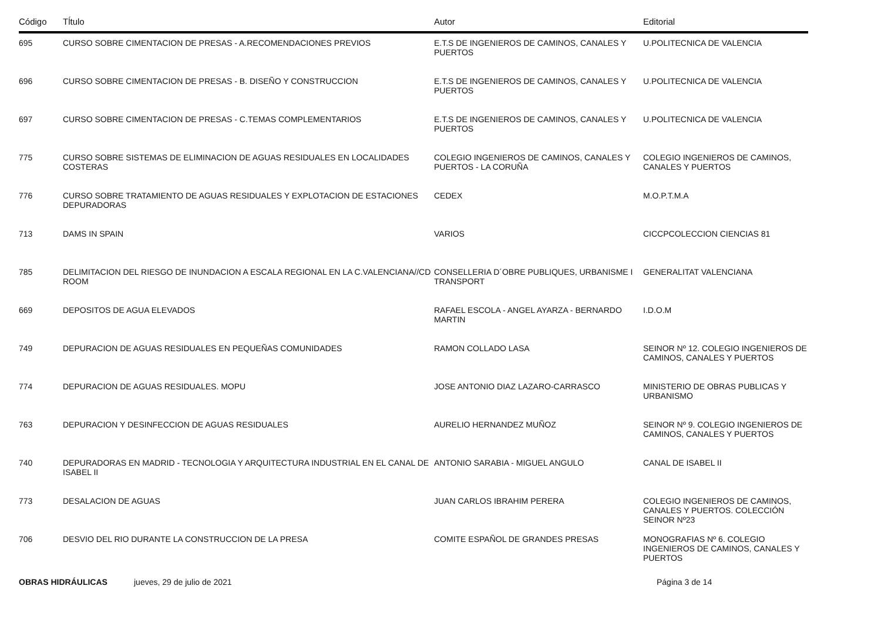| Código | Tĺtulo | Autor | Editorial |
| --- | --- | --- | --- |
| 695 | CURSO SOBRE CIMENTACION DE PRESAS - A.RECOMENDACIONES PREVIOS | E.T.S DE INGENIEROS DE CAMINOS, CANALES Y PUERTOS | U.POLITECNICA DE VALENCIA |
| 696 | CURSO SOBRE CIMENTACION DE PRESAS - B. DISEÑO Y CONSTRUCCION | E.T.S DE INGENIEROS DE CAMINOS, CANALES Y PUERTOS | U.POLITECNICA DE VALENCIA |
| 697 | CURSO SOBRE CIMENTACION DE PRESAS - C.TEMAS COMPLEMENTARIOS | E.T.S DE INGENIEROS DE CAMINOS, CANALES Y PUERTOS | U.POLITECNICA DE VALENCIA |
| 775 | CURSO SOBRE SISTEMAS DE ELIMINACION DE AGUAS RESIDUALES EN LOCALIDADES COSTERAS | COLEGIO INGENIEROS DE CAMINOS, CANALES Y PUERTOS - LA CORUÑA | COLEGIO INGENIEROS DE CAMINOS, CANALES Y PUERTOS |
| 776 | CURSO SOBRE TRATAMIENTO DE AGUAS RESIDUALES Y EXPLOTACION DE ESTACIONES DEPURADORAS | CEDEX | M.O.P.T.M.A |
| 713 | DAMS IN SPAIN | VARIOS | CICCPCOLECCION CIENCIAS 81 |
| 785 | DELIMITACION DEL RIESGO DE INUNDACION A ESCALA REGIONAL EN LA C.VALENCIANA//CD ROOM | CONSELLERIA D´OBRE PUBLIQUES, URBANISME I TRANSPORT | GENERALITAT VALENCIANA |
| 669 | DEPOSITOS DE AGUA ELEVADOS | RAFAEL ESCOLA - ANGEL AYARZA - BERNARDO MARTIN | I.D.O.M |
| 749 | DEPURACION DE AGUAS RESIDUALES EN PEQUEÑAS COMUNIDADES | RAMON COLLADO LASA | SEINOR Nº 12. COLEGIO INGENIEROS DE CAMINOS, CANALES Y PUERTOS |
| 774 | DEPURACION DE AGUAS RESIDUALES. MOPU | JOSE ANTONIO DIAZ LAZARO-CARRASCO | MINISTERIO DE OBRAS PUBLICAS Y URBANISMO |
| 763 | DEPURACION Y DESINFECCION DE AGUAS RESIDUALES | AURELIO HERNANDEZ MUÑOZ | SEINOR Nº 9. COLEGIO INGENIEROS DE CAMINOS, CANALES Y PUERTOS |
| 740 | DEPURADORAS EN MADRID - TECNOLOGIA Y ARQUITECTURA INDUSTRIAL EN EL CANAL DE ISABEL II | ANTONIO SARABIA - MIGUEL ANGULO | CANAL DE ISABEL II |
| 773 | DESALACION DE AGUAS | JUAN CARLOS IBRAHIM PERERA | COLEGIO INGENIEROS DE CAMINOS, CANALES Y PUERTOS. COLECCIÓN SEINOR Nº23 |
| 706 | DESVIO DEL RIO DURANTE LA CONSTRUCCION DE LA PRESA | COMITE ESPAÑOL DE GRANDES PRESAS | MONOGRAFIAS Nº 6. COLEGIO INGENIEROS DE CAMINOS, CANALES Y PUERTOS |
OBRAS HIDRÁULICAS jueves, 29 de julio de 2021 Página 3 de 14